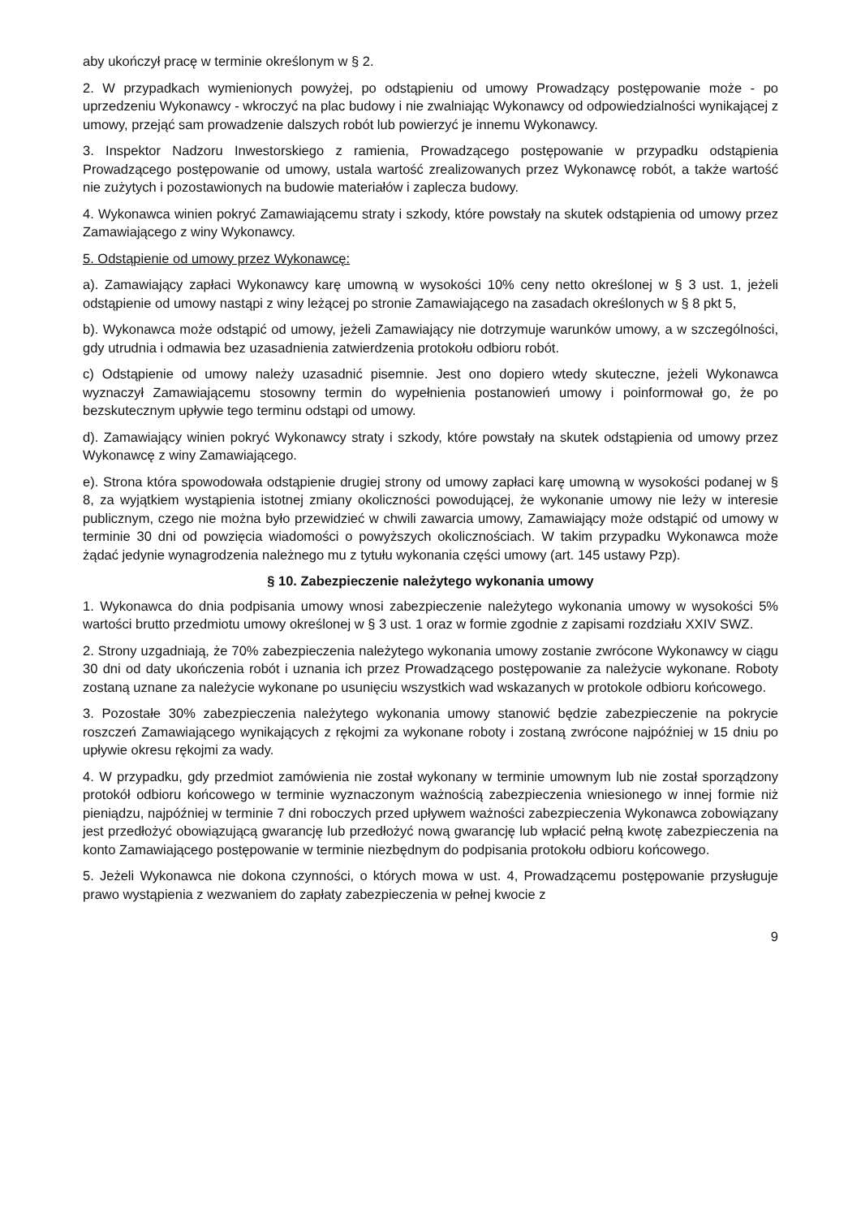aby ukończył pracę w terminie określonym w § 2.
2. W przypadkach wymienionych powyżej, po odstąpieniu od umowy Prowadzący postępowanie może - po uprzedzeniu Wykonawcy - wkroczyć na plac budowy i nie zwalniając Wykonawcy od odpowiedzialności wynikającej z umowy, przejąć sam prowadzenie dalszych robót lub powierzyć je innemu Wykonawcy.
3. Inspektor Nadzoru Inwestorskiego z ramienia, Prowadzącego postępowanie w przypadku odstąpienia Prowadzącego postępowanie od umowy, ustala wartość zrealizowanych przez Wykonawcę robót, a także wartość nie zużytych i pozostawionych na budowie materiałów i zaplecza budowy.
4. Wykonawca winien pokryć Zamawiającemu straty i szkody, które powstały na skutek odstąpienia od umowy przez Zamawiającego z winy Wykonawcy.
5. Odstąpienie od umowy przez Wykonawcę:
a). Zamawiający zapłaci Wykonawcy karę umowną w wysokości 10% ceny netto określonej w § 3 ust. 1, jeżeli odstąpienie od umowy nastąpi z winy leżącej po stronie Zamawiającego na zasadach określonych w § 8 pkt 5,
b). Wykonawca może odstąpić od umowy, jeżeli Zamawiający nie dotrzymuje warunków umowy, a w szczególności, gdy utrudnia i odmawia bez uzasadnienia zatwierdzenia protokołu odbioru robót.
c) Odstąpienie od umowy należy uzasadnić pisemnie. Jest ono dopiero wtedy skuteczne, jeżeli Wykonawca wyznaczył Zamawiającemu stosowny termin do wypełnienia postanowień umowy i poinformował go, że po bezskutecznym upływie tego terminu odstąpi od umowy.
d). Zamawiający winien pokryć Wykonawcy straty i szkody, które powstały na skutek odstąpienia od umowy przez Wykonawcę z winy Zamawiającego.
e). Strona która spowodowała odstąpienie drugiej strony od umowy zapłaci karę umowną w wysokości podanej w § 8, za wyjątkiem wystąpienia istotnej zmiany okoliczności powodującej, że wykonanie umowy nie leży w interesie publicznym, czego nie można było przewidzieć w chwili zawarcia umowy, Zamawiający może odstąpić od umowy w terminie 30 dni od powzięcia wiadomości o powyższych okolicznościach. W takim przypadku Wykonawca może żądać jedynie wynagrodzenia należnego mu z tytułu wykonania części umowy (art. 145 ustawy Pzp).
§ 10. Zabezpieczenie należytego wykonania umowy
1. Wykonawca do dnia podpisania umowy wnosi zabezpieczenie należytego wykonania umowy w wysokości 5% wartości brutto przedmiotu umowy określonej w § 3 ust. 1 oraz w formie zgodnie z zapisami rozdziału XXIV SWZ.
2. Strony uzgadniają, że 70% zabezpieczenia należytego wykonania umowy zostanie zwrócone Wykonawcy w ciągu 30 dni od daty ukończenia robót i uznania ich przez Prowadzącego postępowanie za należycie wykonane. Roboty zostaną uznane za należycie wykonane po usunięciu wszystkich wad wskazanych w protokole odbioru końcowego.
3. Pozostałe 30% zabezpieczenia należytego wykonania umowy stanowić będzie zabezpieczenie na pokrycie roszczeń Zamawiającego wynikających z rękojmi za wykonane roboty i zostaną zwrócone najpóźniej w 15 dniu po upływie okresu rękojmi za wady.
4. W przypadku, gdy przedmiot zamówienia nie został wykonany w terminie umownym lub nie został sporządzony protokół odbioru końcowego w terminie wyznaczonym ważnością zabezpieczenia wniesionego w innej formie niż pieniądzu, najpóźniej w terminie 7 dni roboczych przed upływem ważności zabezpieczenia Wykonawca zobowiązany jest przedłożyć obowiązującą gwarancję lub przedłożyć nową gwarancję lub wpłacić pełną kwotę zabezpieczenia na konto Zamawiającego postępowanie w terminie niezbędnym do podpisania protokołu odbioru końcowego.
5. Jeżeli Wykonawca nie dokona czynności, o których mowa w ust. 4, Prowadzącemu postępowanie przysługuje prawo wystąpienia z wezwaniem do zapłaty zabezpieczenia w pełnej kwocie z
9